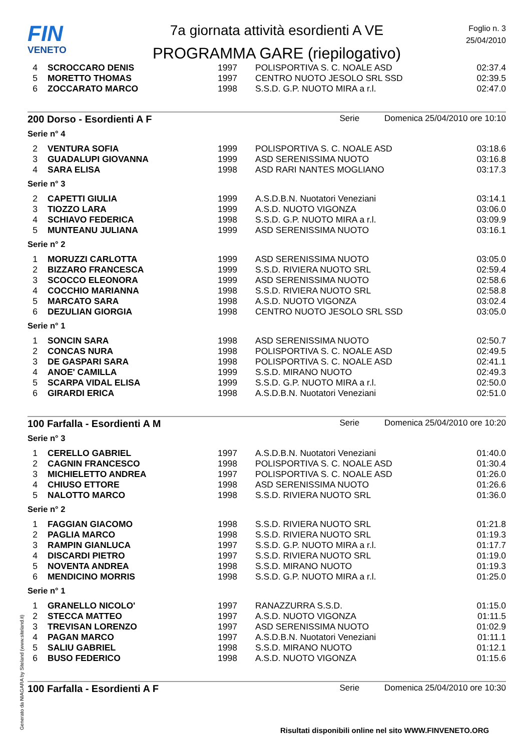FIN
VENETO
7a giornata attività esordienti A VE
PROGRAMMA GARE (riepilogativo)
Foglio n. 3
25/04/2010
| 4 | SCROCCARO DENIS | 1997 | POLISPORTIVA S. C. NOALE ASD | 02:37.4 |
| 5 | MORETTO THOMAS | 1997 | CENTRO NUOTO JESOLO SRL SSD | 02:39.5 |
| 6 | ZOCCARATO MARCO | 1998 | S.S.D. G.P. NUOTO MIRA a r.l. | 02:47.0 |
200 Dorso - Esordienti A F Serie Domenica 25/04/2010 ore 10:10
Serie n° 4
| 2 | VENTURA SOFIA | 1999 | POLISPORTIVA S. C. NOALE ASD | 03:18.6 |
| 3 | GUADALUPI GIOVANNA | 1999 | ASD SERENISSIMA NUOTO | 03:16.8 |
| 4 | SARA ELISA | 1998 | ASD RARI NANTES MOGLIANO | 03:17.3 |
Serie n° 3
| 2 | CAPETTI GIULIA | 1999 | A.S.D.B.N. Nuotatori Veneziani | 03:14.1 |
| 3 | TIOZZO LARA | 1999 | A.S.D. NUOTO VIGONZA | 03:06.0 |
| 4 | SCHIAVO FEDERICA | 1998 | S.S.D. G.P. NUOTO MIRA a r.l. | 03:09.9 |
| 5 | MUNTEANU JULIANA | 1999 | ASD SERENISSIMA NUOTO | 03:16.1 |
Serie n° 2
| 1 | MORUZZI CARLOTTA | 1999 | ASD SERENISSIMA NUOTO | 03:05.0 |
| 2 | BIZZARO FRANCESCA | 1999 | S.S.D. RIVIERA NUOTO SRL | 02:59.4 |
| 3 | SCOCCO ELEONORA | 1999 | ASD SERENISSIMA NUOTO | 02:58.6 |
| 4 | COCCHIO MARIANNA | 1998 | S.S.D. RIVIERA NUOTO SRL | 02:58.8 |
| 5 | MARCATO SARA | 1998 | A.S.D. NUOTO VIGONZA | 03:02.4 |
| 6 | DEZULIAN GIORGIA | 1998 | CENTRO NUOTO JESOLO SRL SSD | 03:05.0 |
Serie n° 1
| 1 | SONCIN SARA | 1998 | ASD SERENISSIMA NUOTO | 02:50.7 |
| 2 | CONCAS NURA | 1998 | POLISPORTIVA S. C. NOALE ASD | 02:49.5 |
| 3 | DE GASPARI SARA | 1998 | POLISPORTIVA S. C. NOALE ASD | 02:41.1 |
| 4 | ANOE' CAMILLA | 1999 | S.S.D. MIRANO NUOTO | 02:49.3 |
| 5 | SCARPA VIDAL ELISA | 1999 | S.S.D. G.P. NUOTO MIRA a r.l. | 02:50.0 |
| 6 | GIRARDI ERICA | 1998 | A.S.D.B.N. Nuotatori Veneziani | 02:51.0 |
100 Farfalla - Esordienti A M Serie Domenica 25/04/2010 ore 10:20
Serie n° 3
| 1 | CERELLO GABRIEL | 1997 | A.S.D.B.N. Nuotatori Veneziani | 01:40.0 |
| 2 | CAGNIN FRANCESCO | 1998 | POLISPORTIVA S. C. NOALE ASD | 01:30.4 |
| 3 | MICHIELETTO ANDREA | 1997 | POLISPORTIVA S. C. NOALE ASD | 01:26.0 |
| 4 | CHIUSO ETTORE | 1998 | ASD SERENISSIMA NUOTO | 01:26.6 |
| 5 | NALOTTO MARCO | 1998 | S.S.D. RIVIERA NUOTO SRL | 01:36.0 |
Serie n° 2
| 1 | FAGGIAN GIACOMO | 1998 | S.S.D. RIVIERA NUOTO SRL | 01:21.8 |
| 2 | PAGLIA MARCO | 1998 | S.S.D. RIVIERA NUOTO SRL | 01:19.3 |
| 3 | RAMPIN GIANLUCA | 1997 | S.S.D. G.P. NUOTO MIRA a r.l. | 01:17.7 |
| 4 | DISCARDI PIETRO | 1997 | S.S.D. RIVIERA NUOTO SRL | 01:19.0 |
| 5 | NOVENTA ANDREA | 1998 | S.S.D. MIRANO NUOTO | 01:19.3 |
| 6 | MENDICINO MORRIS | 1998 | S.S.D. G.P. NUOTO MIRA a r.l. | 01:25.0 |
Serie n° 1
| 1 | GRANELLO NICOLO' | 1997 | RANAZZURRA S.S.D. | 01:15.0 |
| 2 | STECCA MATTEO | 1997 | A.S.D. NUOTO VIGONZA | 01:11.5 |
| 3 | TREVISAN LORENZO | 1997 | ASD SERENISSIMA NUOTO | 01:02.9 |
| 4 | PAGAN MARCO | 1997 | A.S.D.B.N. Nuotatori Veneziani | 01:11.1 |
| 5 | SALIU GABRIEL | 1998 | S.S.D. MIRANO NUOTO | 01:12.1 |
| 6 | BUSO FEDERICO | 1998 | A.S.D. NUOTO VIGONZA | 01:15.6 |
100 Farfalla - Esordienti A F Serie Domenica 25/04/2010 ore 10:30
Generato da NIAGARA by Siteland (www.siteland.it)
Risultati disponibili online nel sito WWW.FINVENETO.ORG